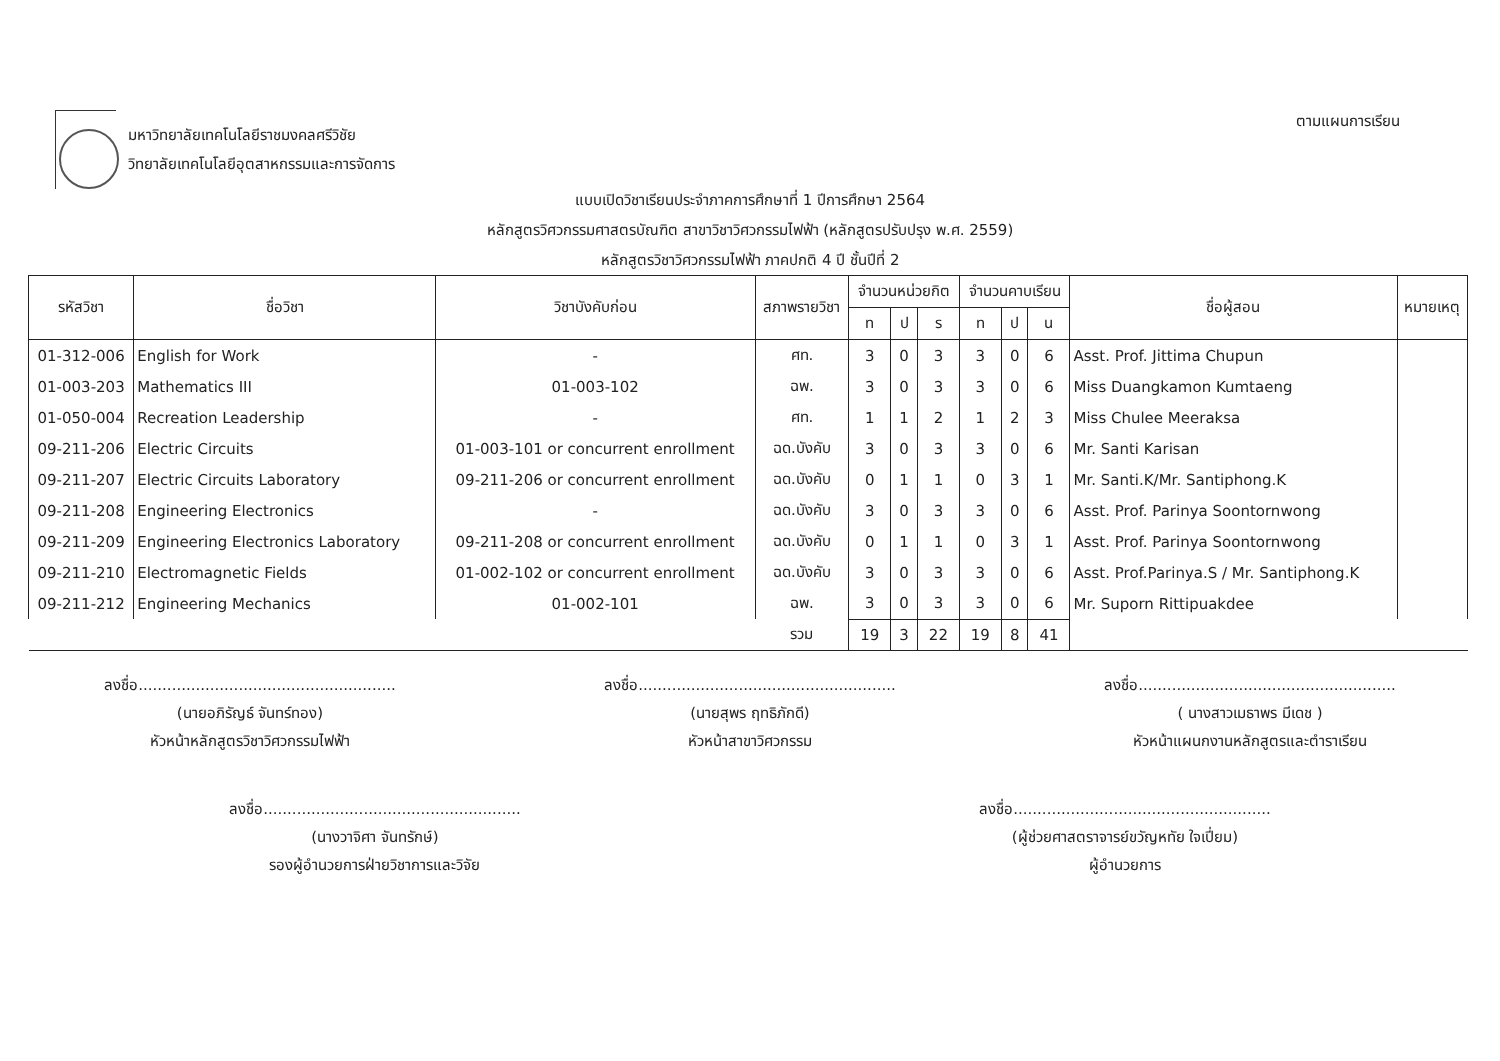มหาวิทยาลัยเทคโนโลยีราชมงคลศรีวิชัย
วิทยาลัยเทคโนโลยีอุตสาหกรรมและการจัดการ
ตามแผนการเรียน
แบบเปิดวิชาเรียนประจำภาคการศึกษาที่ 1 ปีการศึกษา 2564
หลักสูตรวิศวกรรมศาสตรบัณฑิต สาขาวิชาวิศวกรรมไฟฟ้า (หลักสูตรปรับปรุง พ.ศ. 2559)
หลักสูตรวิชาวิศวกรรมไฟฟ้า ภาคปกติ 4 ปี ชั้นปีที่ 2
| รหัสวิชา | ชื่อวิชา | วิชาบังคับก่อน | สภาพรายวิชา | จำนวนหน่วยกิต | | | จำนวนคาบเรียน | | | ชื่อผู้สอน | หมายเหตุ |
| --- | --- | --- | --- | --- | --- | --- | --- | --- | --- | --- | --- |
| | | | | ท | ป | ร | ท | ป | น | | |
| 01-312-006 | English for Work | - | ศท. | 3 | 0 | 3 | 3 | 0 | 6 | Asst. Prof. Jittima Chupun | |
| 01-003-203 | Mathematics III | 01-003-102 | ฉพ. | 3 | 0 | 3 | 3 | 0 | 6 | Miss Duangkamon Kumtaeng | |
| 01-050-004 | Recreation Leadership | - | ศท. | 1 | 1 | 2 | 1 | 2 | 3 | Miss Chulee Meeraksa | |
| 09-211-206 | Electric Circuits | 01-003-101 or concurrent enrollment | ฉด.บังคับ | 3 | 0 | 3 | 3 | 0 | 6 | Mr. Santi Karisan | |
| 09-211-207 | Electric Circuits Laboratory | 09-211-206 or concurrent enrollment | ฉด.บังคับ | 0 | 1 | 1 | 0 | 3 | 1 | Mr. Santi.K/Mr. Santiphong.K | |
| 09-211-208 | Engineering Electronics | - | ฉด.บังคับ | 3 | 0 | 3 | 3 | 0 | 6 | Asst. Prof. Parinya Soontornwong | |
| 09-211-209 | Engineering Electronics Laboratory | 09-211-208 or concurrent enrollment | ฉด.บังคับ | 0 | 1 | 1 | 0 | 3 | 1 | Asst. Prof. Parinya Soontornwong | |
| 09-211-210 | Electromagnetic Fields | 01-002-102 or concurrent enrollment | ฉด.บังคับ | 3 | 0 | 3 | 3 | 0 | 6 | Asst. Prof.Parinya.S / Mr. Santiphong.K | |
| 09-211-212 | Engineering Mechanics | 01-002-101 | ฉพ. | 3 | 0 | 3 | 3 | 0 | 6 | Mr. Suporn Rittipuakdee | |
| | | | รวม | 19 | 3 | 22 | 19 | 8 | 41 | | |
ลงชื่อ......................................................
(นายอภิรัญธ์ จันทร์ทอง)
หัวหน้าหลักสูตรวิชาวิศวกรรมไฟฟ้า
ลงชื่อ......................................................
(นายสุพร ฤทธิภักดี)
หัวหน้าสาขาวิศวกรรม
ลงชื่อ......................................................
( นางสาวเมธาพร มีเดช )
หัวหน้าแผนกงานหลักสูตรและตำราเรียน
ลงชื่อ......................................................
(นางวาจิศา จันทรักษ์)
รองผู้อำนวยการฝ่ายวิชาการและวิจัย
ลงชื่อ......................................................
(ผู้ช่วยศาสตราจารย์ขวัญหทัย ใจเปี่ยม)
ผู้อำนวยการ